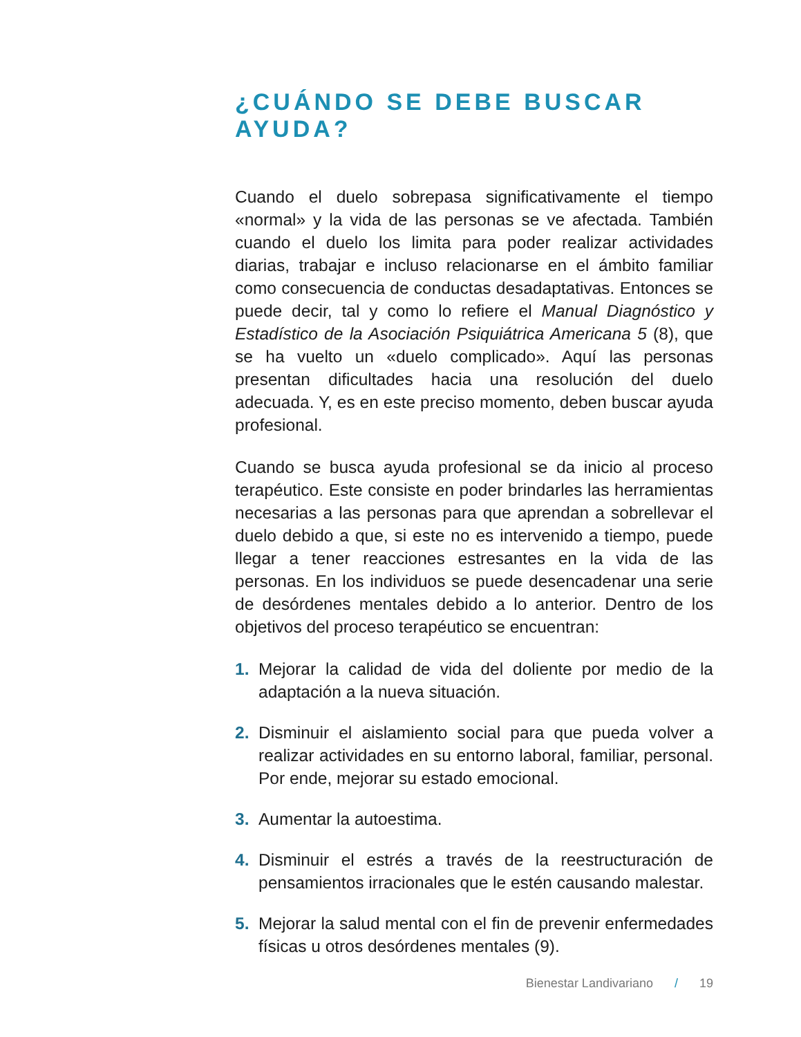¿CUÁNDO SE DEBE BUSCAR AYUDA?
Cuando el duelo sobrepasa significativamente el tiempo «normal» y la vida de las personas se ve afectada. También cuando el duelo los limita para poder realizar actividades diarias, trabajar e incluso relacionarse en el ámbito familiar como consecuencia de conductas desadaptativas. Entonces se puede decir, tal y como lo refiere el Manual Diagnóstico y Estadístico de la Asociación Psiquiátrica Americana 5 (8), que se ha vuelto un «duelo complicado». Aquí las personas presentan dificultades hacia una resolución del duelo adecuada. Y, es en este preciso momento, deben buscar ayuda profesional.
Cuando se busca ayuda profesional se da inicio al proceso terapéutico. Este consiste en poder brindarles las herramientas necesarias a las personas para que aprendan a sobrellevar el duelo debido a que, si este no es intervenido a tiempo, puede llegar a tener reacciones estresantes en la vida de las personas. En los individuos se puede desencadenar una serie de desórdenes mentales debido a lo anterior. Dentro de los objetivos del proceso terapéutico se encuentran:
1. Mejorar la calidad de vida del doliente por medio de la adaptación a la nueva situación.
2. Disminuir el aislamiento social para que pueda volver a realizar actividades en su entorno laboral, familiar, personal. Por ende, mejorar su estado emocional.
3. Aumentar la autoestima.
4. Disminuir el estrés a través de la reestructuración de pensamientos irracionales que le estén causando malestar.
5. Mejorar la salud mental con el fin de prevenir enfermedades físicas u otros desórdenes mentales (9).
Bienestar Landivariano / 19